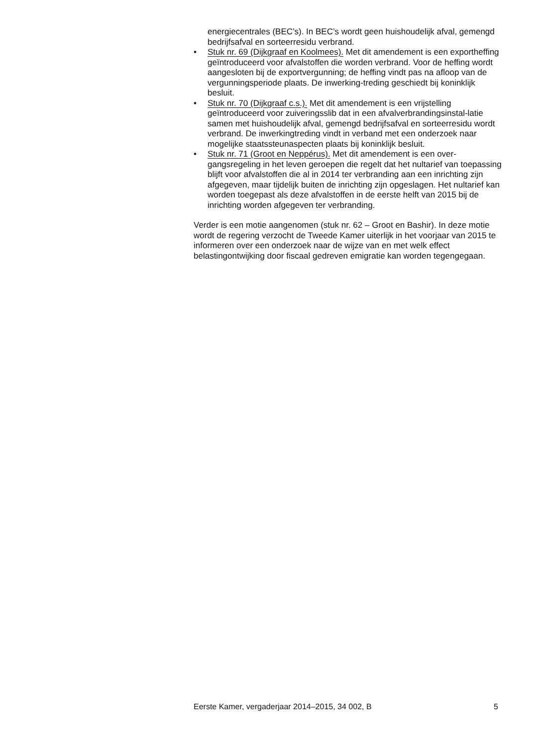energiecentrales (BEC’s). In BEC’s wordt geen huishoudelijk afval, gemengd bedrijfsafval en sorteerresidu verbrand.
• Stuk nr. 69 (Dijkgraaf en Koolmees). Met dit amendement is een exportheffing geïntroduceerd voor afvalstoffen die worden verbrand. Voor de heffing wordt aangesloten bij de exportvergunning; de heffing vindt pas na afloop van de vergunningsperiode plaats. De inwerking-treding geschiedt bij koninklijk besluit.
• Stuk nr. 70 (Dijkgraaf c.s.). Met dit amendement is een vrijstelling geïntroduceerd voor zuiveringsslib dat in een afvalverbrandingsinstal-latie samen met huishoudelijk afval, gemengd bedrijfsafval en sorteerresidu wordt verbrand. De inwerkingtreding vindt in verband met een onderzoek naar mogelijke staatssteunaspecten plaats bij koninklijk besluit.
• Stuk nr. 71 (Groot en Neppérus). Met dit amendement is een over-gangsregeling in het leven geroepen die regelt dat het nultarief van toepassing blijft voor afvalstoffen die al in 2014 ter verbranding aan een inrichting zijn afgegeven, maar tijdelijk buiten de inrichting zijn opgeslagen. Het nultarief kan worden toegepast als deze afvalstoffen in de eerste helft van 2015 bij de inrichting worden afgegeven ter verbranding.
Verder is een motie aangenomen (stuk nr. 62 – Groot en Bashir). In deze motie wordt de regering verzocht de Tweede Kamer uiterlijk in het voorjaar van 2015 te informeren over een onderzoek naar de wijze van en met welk effect belastingontwijking door fiscaal gedreven emigratie kan worden tegengegaan.
Eerste Kamer, vergaderjaar 2014–2015, 34 002, B 5